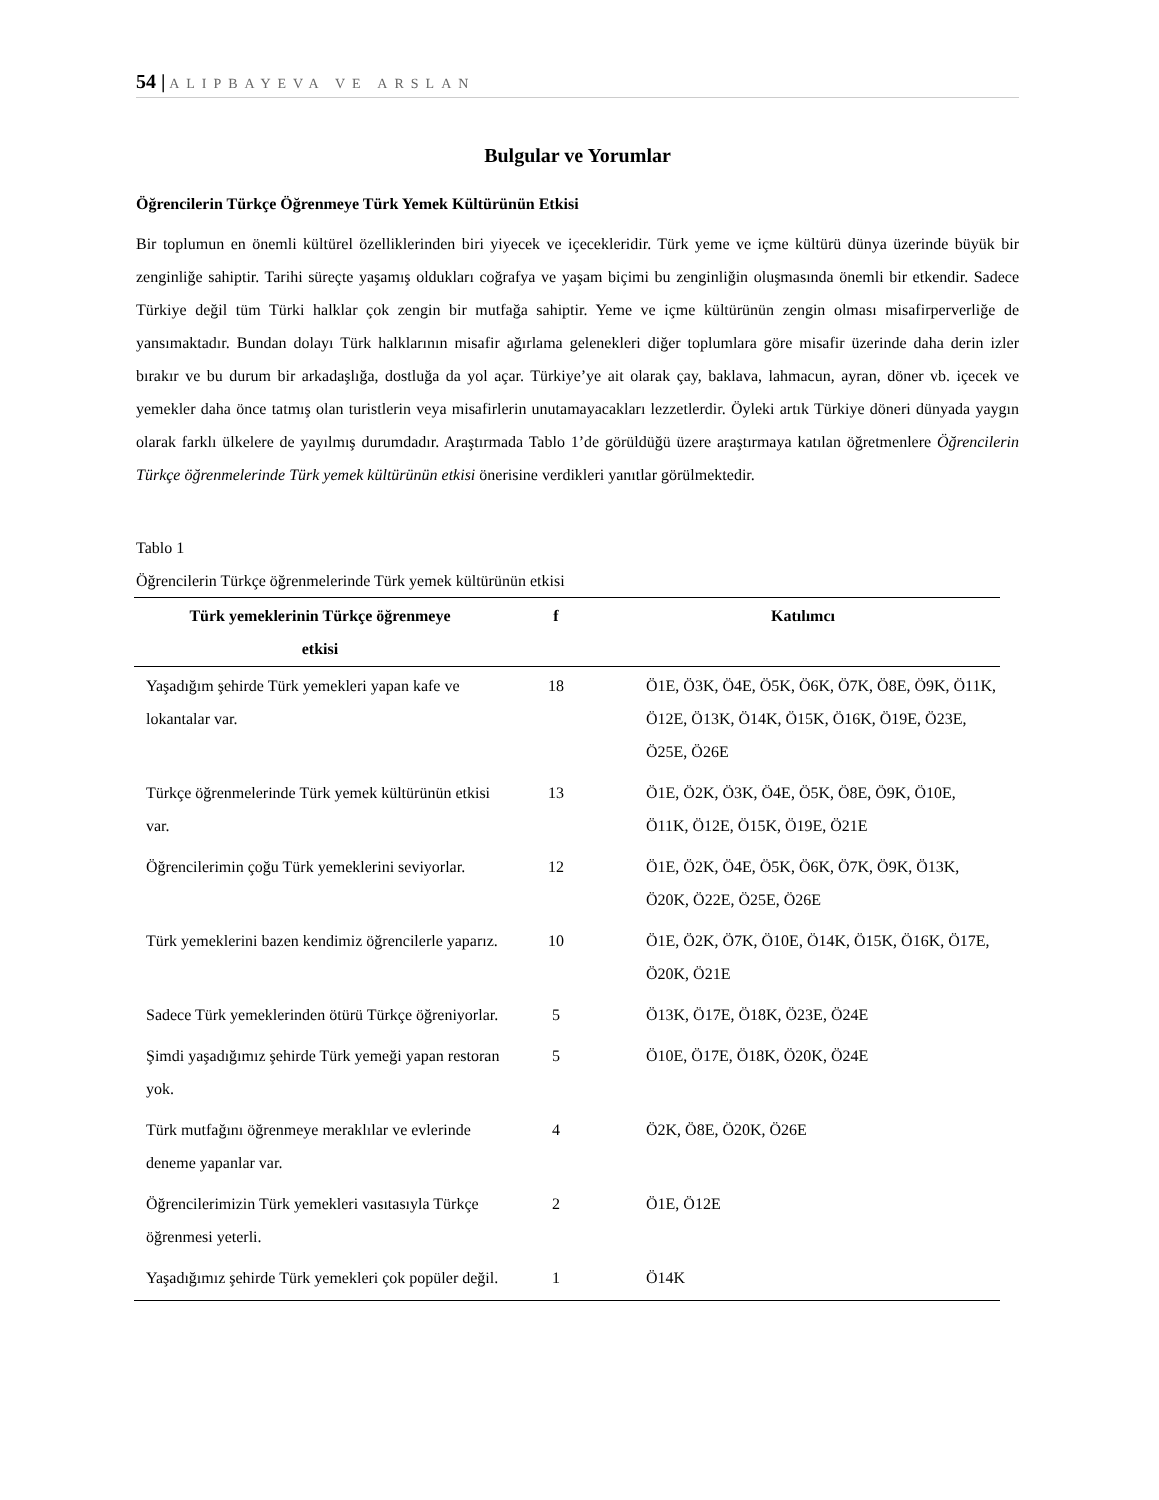54 | ALIPBAYEVA VE ARSLAN
Bulgular ve Yorumlar
Öğrencilerin Türkçe Öğrenmeye Türk Yemek Kültürünün Etkisi
Bir toplumun en önemli kültürel özelliklerinden biri yiyecek ve içecekleridir. Türk yeme ve içme kültürü dünya üzerinde büyük bir zenginliğe sahiptir. Tarihi süreçte yaşamış oldukları coğrafya ve yaşam biçimi bu zenginliğin oluşmasında önemli bir etkendir. Sadece Türkiye değil tüm Türki halklar çok zengin bir mutfağa sahiptir. Yeme ve içme kültürünün zengin olması misafirperverliğe de yansımaktadır. Bundan dolayı Türk halklarının misafir ağırlama gelenekleri diğer toplumlara göre misafir üzerinde daha derin izler bırakır ve bu durum bir arkadaşlığa, dostluğa da yol açar. Türkiye’ye ait olarak çay, baklava, lahmacun, ayran, döner vb. içecek ve yemekler daha önce tatmış olan turistlerin veya misafirlerin unutamayacakları lezzetlerdir. Öyleki artık Türkiye döneri dünyada yaygın olarak farklı ülkelere de yayılmış durumdadır. Araştırmada Tablo 1’de görüldüğü üzere araştırmaya katılan öğretmenlere Öğrencilerin Türkçe öğrenmelerinde Türk yemek kültürünün etkisi önerisine verdikleri yanıtlar görülmektedir.
Tablo 1
Öğrencilerin Türkçe öğrenmelerinde Türk yemek kültürünün etkisi
| Türk yemeklerinin Türkçe öğrenmeye etkisi | f | Katılımcı |
| --- | --- | --- |
| Yaşadığım şehirde Türk yemekleri yapan kafe ve lokantalar var. | 18 | Ö1E, Ö3K, Ö4E, Ö5K, Ö6K, Ö7K, Ö8E, Ö9K, Ö11K, Ö12E, Ö13K, Ö14K, Ö15K, Ö16K, Ö19E, Ö23E, Ö25E, Ö26E |
| Türkçe öğrenmelerinde Türk yemek kültürünün etkisi var. | 13 | Ö1E, Ö2K, Ö3K, Ö4E, Ö5K, Ö8E, Ö9K, Ö10E, Ö11K, Ö12E, Ö15K, Ö19E, Ö21E |
| Öğrencilerimin çoğu Türk yemeklerini seviyorlar. | 12 | Ö1E, Ö2K, Ö4E, Ö5K, Ö6K, Ö7K, Ö9K, Ö13K, Ö20K, Ö22E, Ö25E, Ö26E |
| Türk yemeklerini bazen kendimiz öğrencilerle yaparız. | 10 | Ö1E, Ö2K, Ö7K, Ö10E, Ö14K, Ö15K, Ö16K, Ö17E, Ö20K, Ö21E |
| Sadece Türk yemeklerinden ötürü Türkçe öğreniyorlar. | 5 | Ö13K, Ö17E, Ö18K, Ö23E, Ö24E |
| Şimdi yaşadığımız şehirde Türk yemeği yapan restoran yok. | 5 | Ö10E, Ö17E, Ö18K, Ö20K, Ö24E |
| Türk mutfağını öğrenmeye meraklılar ve evlerinde deneme yapanlar var. | 4 | Ö2K, Ö8E, Ö20K, Ö26E |
| Öğrencilerimizin Türk yemekleri vasıtasıyla Türkçe öğrenmesi yeterli. | 2 | Ö1E, Ö12E |
| Yaşadığımız şehirde Türk yemekleri çok popüler değil. | 1 | Ö14K |